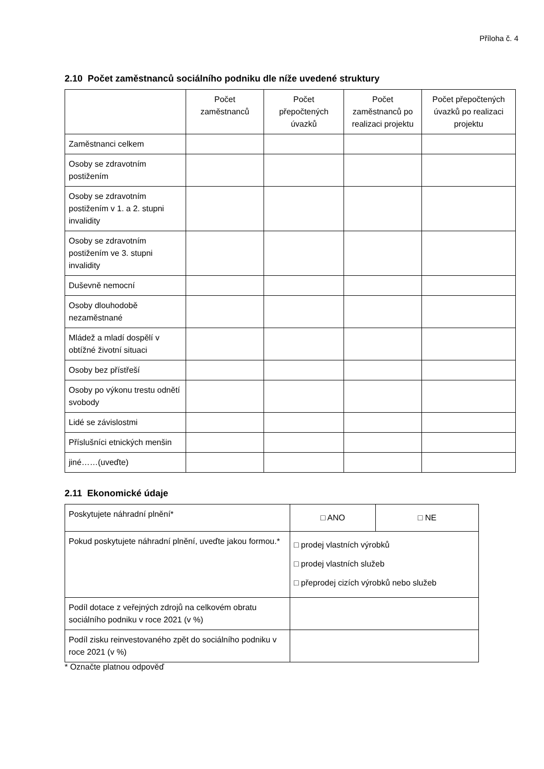Příloha č. 4
2.10 Počet zaměstnanců sociálního podniku dle níže uvedené struktury
| | Počet zaměstnanců | Počet přepočtených úvazků | Počet zaměstnanců po realizaci projektu | Počet přepočtených úvazků po realizaci projektu |
| --- | --- | --- | --- | --- |
| Zaměstnanci celkem | | | | |
| Osoby se zdravotním postižením | | | | |
| Osoby se zdravotním postižením v 1. a 2. stupni invalidity | | | | |
| Osoby se zdravotním postižením ve 3. stupni invalidity | | | | |
| Duševně nemocní | | | | |
| Osoby dlouhodobě nezaměstnané | | | | |
| Mládež a mladí dospělí v obtížné životní situaci | | | | |
| Osoby bez přístřeší | | | | |
| Osoby po výkonu trestu odnětí svobody | | | | |
| Lidé se závislostmi | | | | |
| Příslušníci etnických menšin | | | | |
| jiné……(uveďte) | | | | |
2.11 Ekonomické údaje
| Poskytujete náhradní plnění* | □ ANO | □ NE |
| Pokud poskytujete náhradní plnění, uveďte jakou formou.* | □ prodej vlastních výrobků □ prodej vlastních služeb □ přeprodej cizích výrobků nebo služeb | |
| Podíl dotace z veřejných zdrojů na celkovém obratu sociálního podniku v roce 2021 (v %) | | |
| Podíl zisku reinvestovaného zpět do sociálního podniku v roce 2021 (v %) | | |
* Označte platnou odpověď